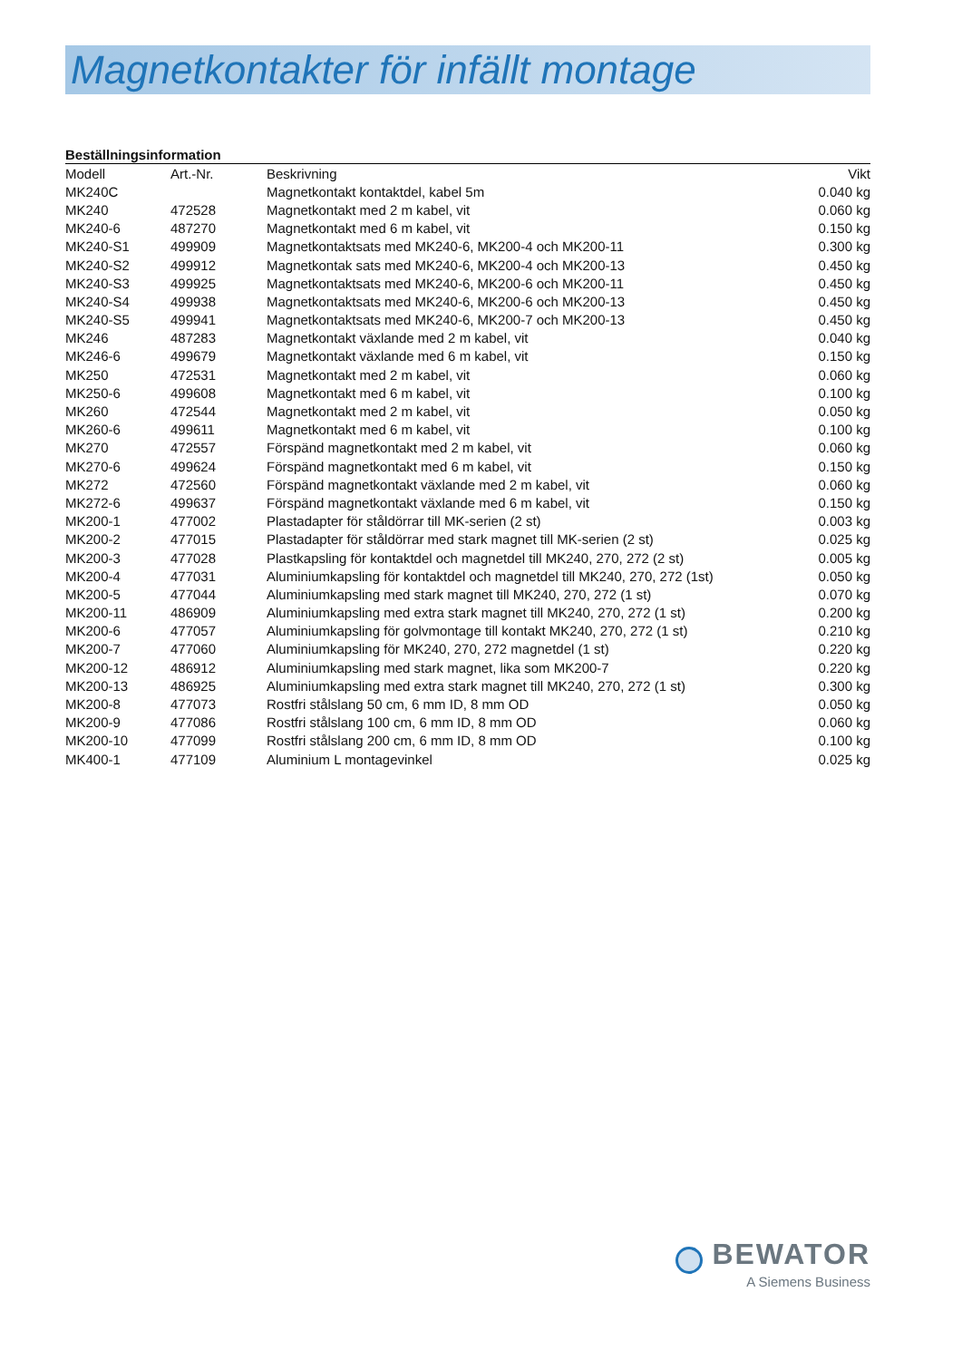Magnetkontakter för infällt montage
Beställningsinformation
| Modell | Art.-Nr. | Beskrivning | Vikt |
| --- | --- | --- | --- |
| MK240C | | Magnetkontakt kontaktdel, kabel 5m | 0.040 kg |
| MK240 | 472528 | Magnetkontakt med 2 m kabel, vit | 0.060 kg |
| MK240-6 | 487270 | Magnetkontakt med 6 m kabel, vit | 0.150 kg |
| MK240-S1 | 499909 | Magnetkontaktsats med MK240-6, MK200-4 och MK200-11 | 0.300 kg |
| MK240-S2 | 499912 | Magnetkontak sats med MK240-6, MK200-4 och MK200-13 | 0.450 kg |
| MK240-S3 | 499925 | Magnetkontaktsats med MK240-6, MK200-6 och MK200-11 | 0.450 kg |
| MK240-S4 | 499938 | Magnetkontaktsats med MK240-6, MK200-6 och MK200-13 | 0.450 kg |
| MK240-S5 | 499941 | Magnetkontaktsats med MK240-6, MK200-7 och MK200-13 | 0.450 kg |
| MK246 | 487283 | Magnetkontakt växlande med 2 m kabel, vit | 0.040 kg |
| MK246-6 | 499679 | Magnetkontakt växlande med 6 m kabel, vit | 0.150 kg |
| MK250 | 472531 | Magnetkontakt med 2 m kabel, vit | 0.060 kg |
| MK250-6 | 499608 | Magnetkontakt med 6 m kabel, vit | 0.100 kg |
| MK260 | 472544 | Magnetkontakt med 2 m kabel, vit | 0.050 kg |
| MK260-6 | 499611 | Magnetkontakt med 6 m kabel, vit | 0.100 kg |
| MK270 | 472557 | Förspänd magnetkontakt med 2 m kabel, vit | 0.060 kg |
| MK270-6 | 499624 | Förspänd magnetkontakt med 6 m kabel, vit | 0.150 kg |
| MK272 | 472560 | Förspänd magnetkontakt växlande med 2 m kabel, vit | 0.060 kg |
| MK272-6 | 499637 | Förspänd magnetkontakt växlande med 6 m kabel, vit | 0.150 kg |
| MK200-1 | 477002 | Plastadapter för ståldörrar till MK-serien (2 st) | 0.003 kg |
| MK200-2 | 477015 | Plastadapter för ståldörrar med stark magnet till MK-serien (2 st) | 0.025 kg |
| MK200-3 | 477028 | Plastkapsling för kontaktdel och magnetdel till MK240, 270, 272 (2 st) | 0.005 kg |
| MK200-4 | 477031 | Aluminiumkapsling för kontaktdel och magnetdel till MK240, 270, 272 (1st) | 0.050 kg |
| MK200-5 | 477044 | Aluminiumkapsling med stark magnet till MK240, 270, 272 (1 st) | 0.070 kg |
| MK200-11 | 486909 | Aluminiumkapsling med extra stark magnet till MK240, 270, 272 (1 st) | 0.200 kg |
| MK200-6 | 477057 | Aluminiumkapsling för golvmontage till kontakt MK240, 270, 272 (1 st) | 0.210 kg |
| MK200-7 | 477060 | Aluminiumkapsling för MK240, 270, 272 magnetdel (1 st) | 0.220 kg |
| MK200-12 | 486912 | Aluminiumkapsling med stark magnet, lika som MK200-7 | 0.220 kg |
| MK200-13 | 486925 | Aluminiumkapsling med extra stark magnet till MK240, 270, 272 (1 st) | 0.300 kg |
| MK200-8 | 477073 | Rostfri stålslang 50 cm, 6 mm ID, 8 mm OD | 0.050 kg |
| MK200-9 | 477086 | Rostfri stålslang 100 cm, 6 mm ID, 8 mm OD | 0.060 kg |
| MK200-10 | 477099 | Rostfri stålslang 200 cm, 6 mm ID, 8 mm OD | 0.100 kg |
| MK400-1 | 477109 | Aluminium L montagevinkel | 0.025 kg |
BEWATOR
A Siemens Business